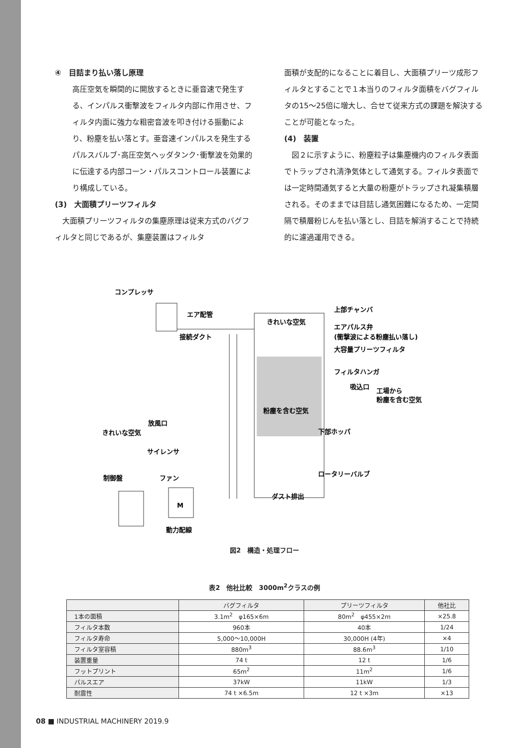④　目詰まり払い落し原理
高圧空気を瞬間的に開放するときに亜音速で発生する、インパルス衝撃波をフィルタ内部に作用させ、フィルタ内面に強力な粗密音波を叩き付ける振動により、粉塵を払い落とす。亜音速インパルスを発生するパルスバルブ･高圧空気ヘッダタンク･衝撃波を効果的に伝達する内部コーン・パルスコントロール装置により構成している。
(3)　大面積プリーツフィルタ
　大面積プリーツフィルタの集塵原理は従来方式のバグフィルタと同じであるが、集塵装置はフィルタ
面積が支配的になることに着目し、大面積プリーツ成形フィルタとすることで１本当りのフィルタ面積をバグフィルタの15～25倍に増大し、合せて従来方式の課題を解決することが可能となった。
(4)　装置
　図２に示すように、粉塵粒子は集塵機内のフィルタ表面でトラップされ清浄気体として通気する。フィルタ表面では一定時間通気すると大量の粉塵がトラップされ凝集積層される。そのままでは目詰し通気困難になるため、一定間隔で積層粉じんを払い落とし、目詰を解消することで持続的に濾過運用できる。
コンプレッサ
エア配管
接続ダクト
きれいな空気
上部チャンバ
エアパルス弁
(衝撃波による粉塵払い落し)
大容量プリーツフィルタ
フィルタハンガ
吸込口
工場から
粉塵を含む空気
粉塵を含む空気
下部ホッパ
ロータリーバルブ
ダスト排出
放風口
きれいな空気
サイレンサ
ファン
制御盤
M
動力配線
図2　構造・処理フロー
表2　他社比較　3000m<sup>2</sup>クラスの例
| | バグフィルタ | プリーツフィルタ | 他社比 |
| --- | --- | --- | --- |
| 1本の面積 | 3.1m<sup>2</sup> φ165×6m | 80m<sup>2</sup> φ455×2m | ×25.8 |
| フィルタ本数 | 960本 | 40本 | 1/24 |
| フィルタ寿命 | 5,000～10,000H | 30,000H (4年) | ×4 |
| フィルタ室容積 | 880m<sup>3</sup> | 88.6m<sup>3</sup> | 1/10 |
| 装置重量 | 74 t | 12 t | 1/6 |
| フットプリント | 65m<sup>2</sup> | 11m<sup>2</sup> | 1/6 |
| パルスエア | 37kW | 11kW | 1/3 |
| 耐震性 | 74 t ×6.5m | 12 t ×3m | ×13 |
08 ■ INDUSTRIAL MACHINERY 2019.9